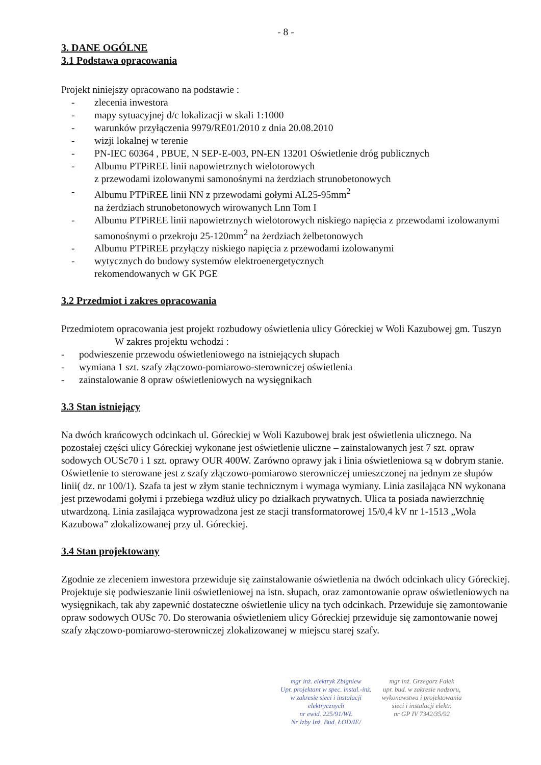- 8 -
3. DANE OGÓLNE
3.1 Podstawa opracowania
Projekt niniejszy opracowano na podstawie :
- zlecenia inwestora
- mapy sytuacyjnej d/c lokalizacji w skali 1:1000
- warunków przyłączenia 9979/RE01/2010 z dnia 20.08.2010
- wizji lokalnej w terenie
- PN-IEC 60364 , PBUE, N SEP-E-003, PN-EN 13201 Oświetlenie dróg publicznych
- Albumu PTPiREE linii napowietrznych wielotorowych
z przewodami izolowanymi samonośnymi na żerdziach strunobetonowych
- Albumu PTPiREE linii NN z przewodami gołymi AL25-95mm<sup>2</sup>
na żerdziach strunobetonowych wirowanych Lnn Tom I
- Albumu PTPiREE linii napowietrznych wielotorowych niskiego napięcia z przewodami izolowanymi samonośnymi o przekroju 25-120mm<sup>2</sup> na żerdziach żelbetonowych
- Albumu PTPiREE przyłączy niskiego napięcia z przewodami izolowanymi
- wytycznych do budowy systemów elektroenergetycznych
rekomendowanych w GK PGE
3.2 Przedmiot i zakres opracowania
Przedmiotem opracowania jest projekt rozbudowy oświetlenia ulicy Góreckiej w Woli Kazubowej gm. Tuszyn
W zakres projektu wchodzi :
- podwieszenie przewodu oświetleniowego na istniejących słupach
- wymiana 1 szt. szafy złączowo-pomiarowo-sterowniczej oświetlenia
- zainstalowanie 8 opraw oświetleniowych na wysięgnikach
3.3 Stan istniejący
Na dwóch krańcowych odcinkach ul. Góreckiej w Woli Kazubowej brak jest oświetlenia ulicznego. Na pozostałej części ulicy Góreckiej wykonane jest oświetlenie uliczne – zainstalowanych jest 7 szt. opraw sodowych OUSc70 i 1 szt. oprawy OUR 400W. Zarówno oprawy jak i linia oświetleniowa są w dobrym stanie. Oświetlenie to sterowane jest z szafy złączowo-pomiarowo sterowniczej umieszczonej na jednym ze słupów linii( dz. nr 100/1). Szafa ta jest w złym stanie technicznym i wymaga wymiany. Linia zasilająca NN wykonana jest przewodami gołymi i przebiega wzdłuż ulicy po działkach prywatnych. Ulica ta posiada nawierzchnię utwardzoną. Linia zasilająca wyprowadzona jest ze stacji transformatorowej 15/0,4 kV nr 1-1513 „Wola Kazubowa” zlokalizowanej przy ul. Góreckiej.
3.4 Stan projektowany
Zgodnie ze zleceniem inwestora przewiduje się zainstalowanie oświetlenia na dwóch odcinkach ulicy Góreckiej. Projektuje się podwieszanie linii oświetleniowej na istn. słupach, oraz zamontowanie opraw oświetleniowych na wysięgnikach, tak aby zapewnić dostateczne oświetlenie ulicy na tych odcinkach. Przewiduje się zamontowanie opraw sodowych OUSc 70. Do sterowania oświetleniem ulicy Góreckiej przewiduje się zamontowanie nowej szafy złączowo-pomiarowo-sterowniczej zlokalizowanej w miejscu starej szafy.
mgr inż. elektryk Zbigniew
Upr. projektant w spec. instal.-inż.
w zakresie sieci i instalacji
elektrycznych
nr ewid. 225/91/WŁ
Nr Izby Inż. Bud. ŁOD/IE/
mgr inż. Grzegorz Fałek
upr. bud. w zakresie nadzoru,
wykonawstwa i projektowania
sieci i instalacji elektr.
nr GP IV 7342/35/92